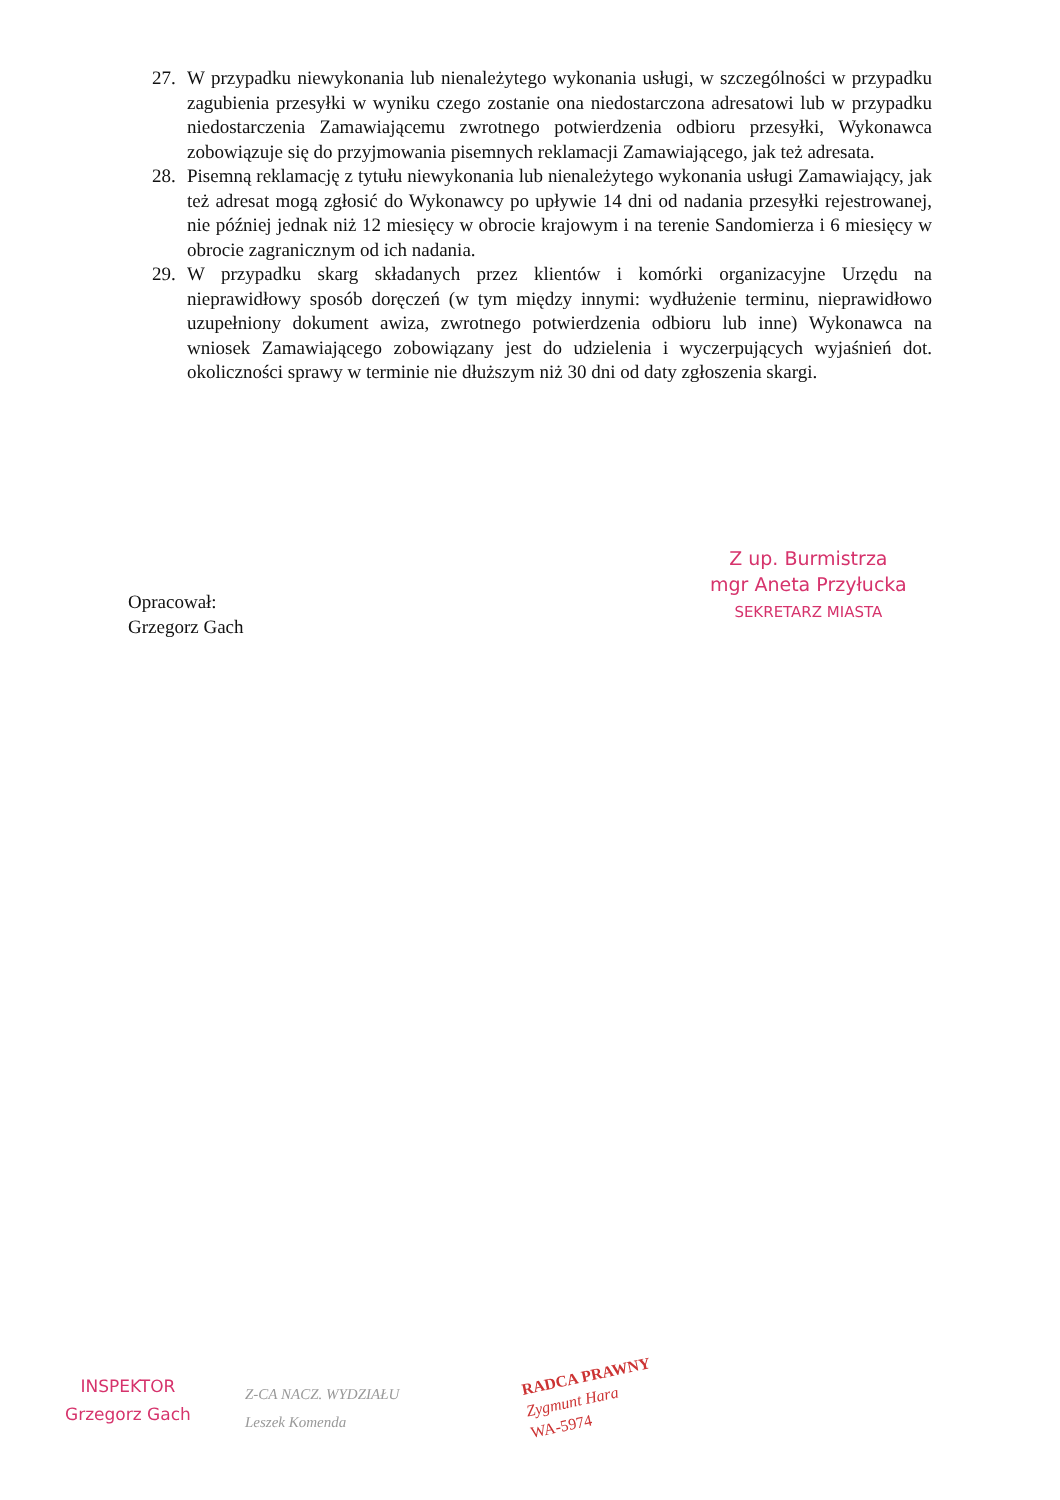27. W przypadku niewykonania lub nienależytego wykonania usługi, w szczególności w przypadku zagubienia przesyłki w wyniku czego zostanie ona niedostarczona adresatowi lub w przypadku niedostarczenia Zamawiającemu zwrotnego potwierdzenia odbioru przesyłki, Wykonawca zobowiązuje się do przyjmowania pisemnych reklamacji Zamawiającego, jak też adresata.
28. Pisemną reklamację z tytułu niewykonania lub nienależytego wykonania usługi Zamawiający, jak też adresat mogą zgłosić do Wykonawcy po upływie 14 dni od nadania przesyłki rejestrowanej, nie później jednak niż 12 miesięcy w obrocie krajowym i na terenie Sandomierza i 6 miesięcy w obrocie zagranicznym od ich nadania.
29. W przypadku skarg składanych przez klientów i komórki organizacyjne Urzędu na nieprawidłowy sposób doręczeń (w tym między innymi: wydłużenie terminu, nieprawidłowo uzupełniony dokument awiza, zwrotnego potwierdzenia odbioru lub inne) Wykonawca na wniosek Zamawiającego zobowiązany jest do udzielenia i wyczerpujących wyjaśnień dot. okoliczności sprawy w terminie nie dłuższym niż 30 dni od daty zgłoszenia skargi.
Opracował:
Grzegorz Gach
Z up. Burmistrza
mgr Aneta Przyłucka
SEKRETARZ MIASTA
INSPEKTOR
Grzegorz Gach
Z-CA NACZ. WYDZIAŁU
Leszek Komenda
RADCA PRAWNY
Zygmunt Hara
WA-5974